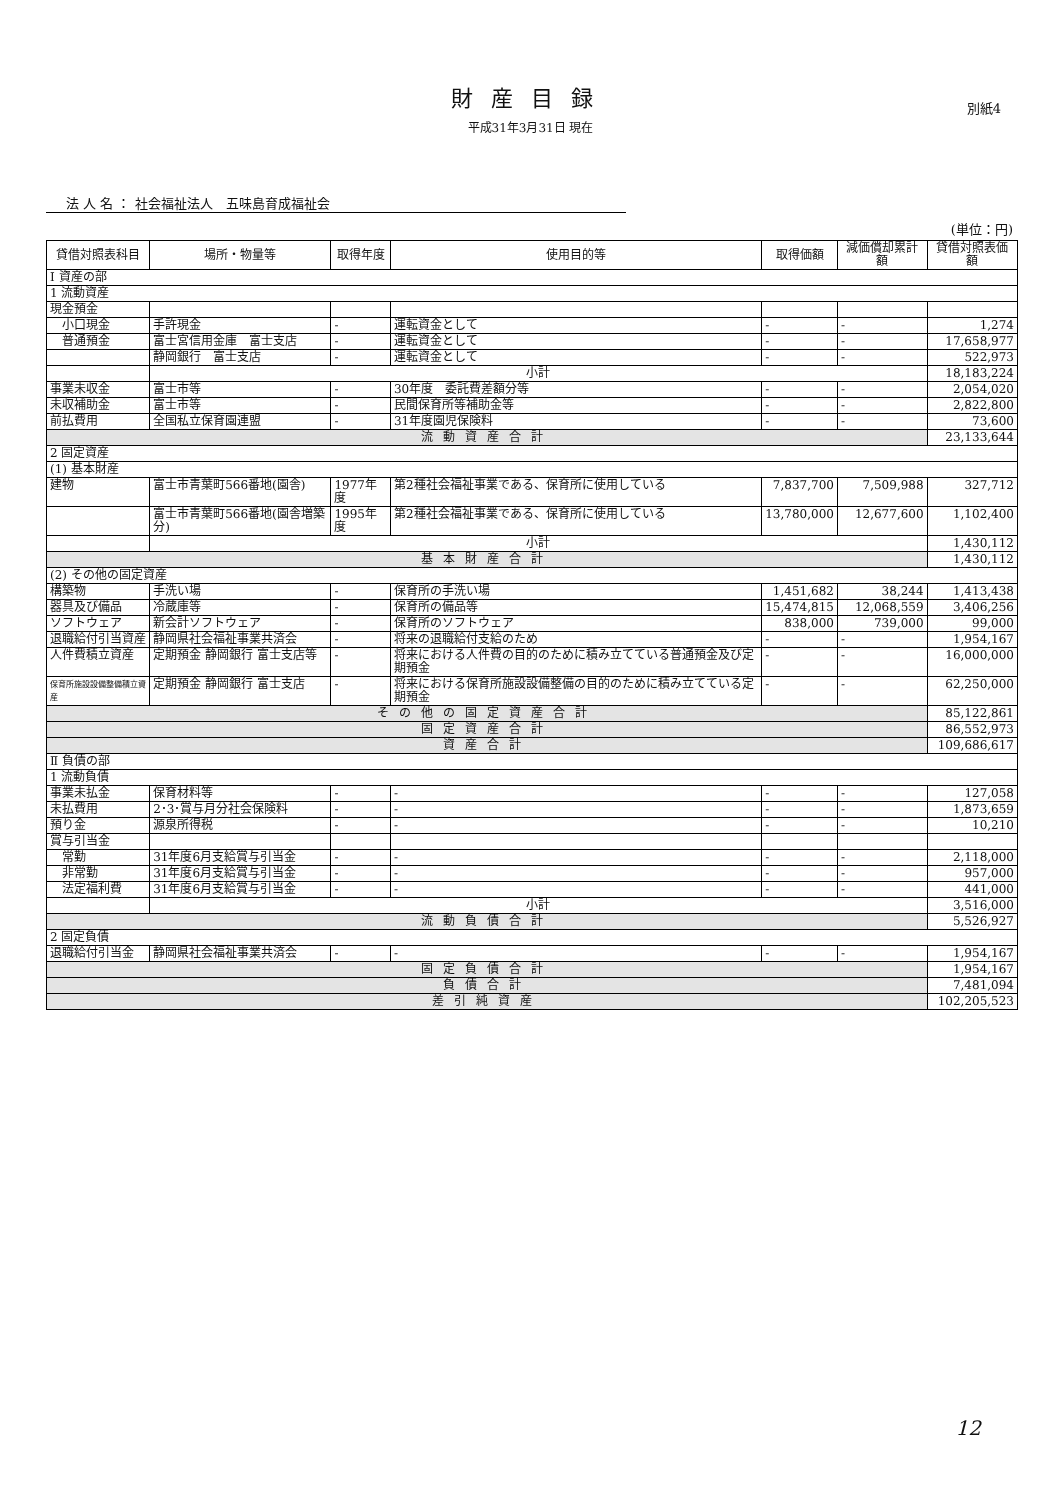財産目録
平成31年3月31日 現在
別紙4
法 人 名 ： 社会福祉法人　五味島育成福祉会
(単位：円)
| 貸借対照表科目 | 場所・物量等 | 取得年度 | 使用目的等 | 取得価額 | 減価償却累計額 | 貸借対照表価額 |
| --- | --- | --- | --- | --- | --- | --- |
| Ⅰ 資産の部 | | | | | | |
| 1 流動資産 | | | | | | |
| 現金預金 | | | | | | |
| 小口現金 | 手許現金 | - | 運転資金として | - | - | 1,274 |
| 普通預金 | 富士宮信用金庫 富士支店 | - | 運転資金として | - | - | 17,658,977 |
| | 静岡銀行 富士支店 | - | 運転資金として | - | - | 522,973 |
| | 小計 | | | | | 18,183,224 |
| 事業未収金 | 富士市等 | - | 30年度 委託費差額分等 | - | - | 2,054,020 |
| 未収補助金 | 富士市等 | - | 民間保育所等補助金等 | - | - | 2,822,800 |
| 前払費用 | 全国私立保育園連盟 | - | 31年度園児保険料 | - | - | 73,600 |
| 流動資産合計 | | | | | | 23,133,644 |
| 2 固定資産 | | | | | | |
| (1) 基本財産 | | | | | | |
| 建物 | 富士市青葉町566番地(園舎) | 1977年度 | 第2種社会福祉事業である、保育所に使用している | 7,837,700 | 7,509,988 | 327,712 |
| | 富士市青葉町566番地(園舎増築分) | 1995年度 | 第2種社会福祉事業である、保育所に使用している | 13,780,000 | 12,677,600 | 1,102,400 |
| | 小計 | | | | | 1,430,112 |
| 基本財産合計 | | | | | | 1,430,112 |
| (2) その他の固定資産 | | | | | | |
| 構築物 | 手洗い場 | - | 保育所の手洗い場 | 1,451,682 | 38,244 | 1,413,438 |
| 器具及び備品 | 冷蔵庫等 | - | 保育所の備品等 | 15,474,815 | 12,068,559 | 3,406,256 |
| ソフトウェア | 新会計ソフトウェア | - | 保育所のソフトウェア | 838,000 | 739,000 | 99,000 |
| 退職給付引当資産 | 静岡県社会福祉事業共済会 | - | 将来の退職給付支給のため | - | - | 1,954,167 |
| 人件費積立資産 | 定期預金 静岡銀行 富士支店等 | - | 将来における人件費の目的のために積み立てている普通預金及び定期預金 | - | - | 16,000,000 |
| 保育所施設設備整備積立資産 | 定期預金 静岡銀行 富士支店 | - | 将来における保育所施設設備整備の目的のために積み立てている定期預金 | - | - | 62,250,000 |
| その他の固定資産合計 | | | | | | 85,122,861 |
| 固定資産合計 | | | | | | 86,552,973 |
| 資産合計 | | | | | | 109,686,617 |
| Ⅱ 負債の部 | | | | | | |
| 1 流動負債 | | | | | | |
| 事業未払金 | 保育材料等 | - | - | - | - | 127,058 |
| 未払費用 | 2･3･賞与月分社会保険料 | - | - | - | - | 1,873,659 |
| 預り金 | 源泉所得税 | - | - | - | - | 10,210 |
| 賞与引当金 | | | | | | |
| 常勤 | 31年度6月支給賞与引当金 | - | - | - | - | 2,118,000 |
| 非常勤 | 31年度6月支給賞与引当金 | - | - | - | - | 957,000 |
| 法定福利費 | 31年度6月支給賞与引当金 | - | - | - | - | 441,000 |
| | 小計 | | | | | 3,516,000 |
| 流動負債合計 | | | | | | 5,526,927 |
| 2 固定負債 | | | | | | |
| 退職給付引当金 | 静岡県社会福祉事業共済会 | - | - | - | - | 1,954,167 |
| 固定負債合計 | | | | | | 1,954,167 |
| 負債合計 | | | | | | 7,481,094 |
| 差引純資産 | | | | | | 102,205,523 |
12